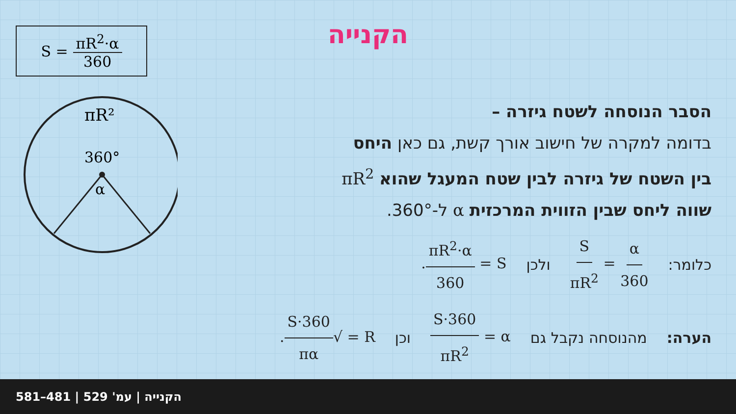S = πR<sup>2</sup>·α 360
πR²
360°
α
הקנייה
הסבר הנוסחה לשטח גיזרה –
בדומה למקרה של חישוב אורך קשת, גם כאן היחס
בין השטח של גיזרה לבין שטח המעגל שהוא πR<sup>2</sup>
שווה ליחס שבין הזווית המרכזית α ל-360°.
כלומר: α 360 = S πR<sup>2</sup> ולכן S = πR<sup>2</sup>·α 360.
הערה: מהנוסחה נקבל גם α = S·360 πR<sup>2</sup> וכן R = √S·360 πα.
הקנייה | עמ' 529 | 481–581